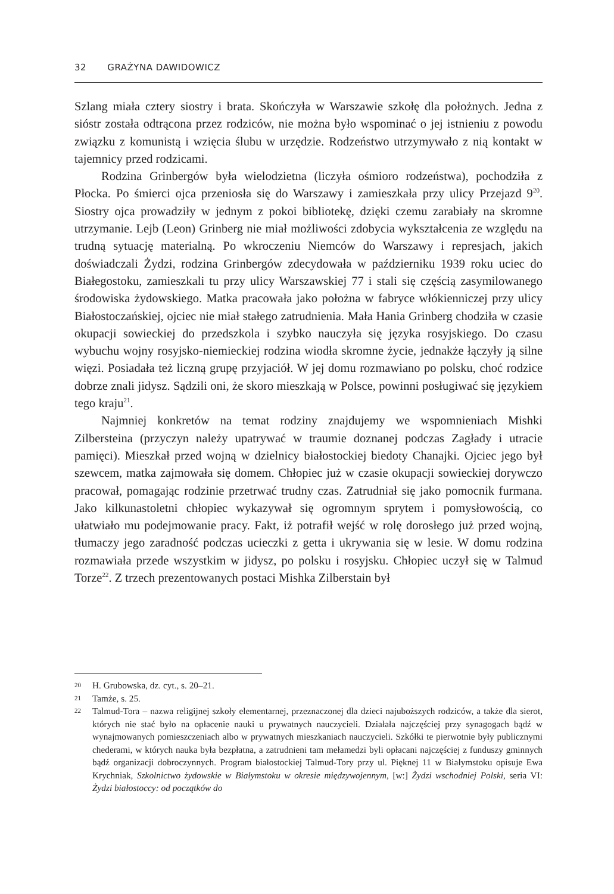32 GRAŻYNA DAWIDOWICZ
Szlang miała cztery siostry i brata. Skończyła w Warszawie szkołę dla położnych. Jedna z sióstr została odtrącona przez rodziców, nie można było wspominać o jej istnieniu z powodu związku z komunistą i wzięcia ślubu w urzędzie. Rodzeństwo utrzymywało z nią kontakt w tajemnicy przed rodzicami.
Rodzina Grinbergów była wielodzietna (liczyła ośmioro rodzeństwa), pochodziła z Płocka. Po śmierci ojca przeniosła się do Warszawy i zamieszkała przy ulicy Przejazd 9<sup>20</sup>. Siostry ojca prowadziły w jednym z pokoi bibliotekę, dzięki czemu zarabiały na skromne utrzymanie. Lejb (Leon) Grinberg nie miał możliwości zdobycia wykształcenia ze względu na trudną sytuację materialną. Po wkroczeniu Niemców do Warszawy i represjach, jakich doświadczali Żydzi, rodzina Grinbergów zdecydowała w październiku 1939 roku uciec do Białegostoku, zamieszkali tu przy ulicy Warszawskiej 77 i stali się częścią zasymilowanego środowiska żydowskiego. Matka pracowała jako położna w fabryce włókienniczej przy ulicy Białostoczańskiej, ojciec nie miał stałego zatrudnienia. Mała Hania Grinberg chodziła w czasie okupacji sowieckiej do przedszkola i szybko nauczyła się języka rosyjskiego. Do czasu wybuchu wojny rosyjsko-niemieckiej rodzina wiodła skromne życie, jednakże łączyły ją silne więzi. Posiadała też liczną grupę przyjaciół. W jej domu rozmawiano po polsku, choć rodzice dobrze znali jidysz. Sądzili oni, że skoro mieszkają w Polsce, powinni posługiwać się językiem tego kraju<sup>21</sup>.
Najmniej konkretów na temat rodziny znajdujemy we wspomnieniach Mishki Zilbersteina (przyczyn należy upatrywać w traumie doznanej podczas Zagłady i utracie pamięci). Mieszkał przed wojną w dzielnicy białostockiej biedoty Chanajki. Ojciec jego był szewcem, matka zajmowała się domem. Chłopiec już w czasie okupacji sowieckiej dorywczo pracował, pomagając rodzinie przetrwać trudny czas. Zatrudniał się jako pomocnik furmana. Jako kilkunastoletni chłopiec wykazywał się ogromnym sprytem i pomysłowością, co ułatwiało mu podejmowanie pracy. Fakt, iż potrafił wejść w rolę dorosłego już przed wojną, tłumaczy jego zaradność podczas ucieczki z getta i ukrywania się w lesie. W domu rodzina rozmawiała przede wszystkim w jidysz, po polsku i rosyjsku. Chłopiec uczył się w Talmud Torze<sup>22</sup>. Z trzech prezentowanych postaci Mishka Zilberstain był
20 H. Grubowska, dz. cyt., s. 20–21.
21 Tamże, s. 25.
22 Talmud-Tora – nazwa religijnej szkoły elementarnej, przeznaczonej dla dzieci najuboższych rodziców, a także dla sierot, których nie stać było na opłacenie nauki u prywatnych nauczycieli. Działała najczęściej przy synagogach bądź w wynajmowanych pomieszczeniach albo w prywatnych mieszkaniach nauczycieli. Szkółki te pierwotnie były publicznymi chederami, w których nauka była bezpłatna, a zatrudnieni tam mełamedzi byli opłacani najczęściej z funduszy gminnych bądź organizacji dobroczynnych. Program białostockiej Talmud-Tory przy ul. Pięknej 11 w Białymstoku opisuje Ewa Krychniak, Szkolnictwo żydowskie w Białymstoku w okresie międzywojennym, [w:] Żydzi wschodniej Polski, seria VI: Żydzi białostoccy: od początków do